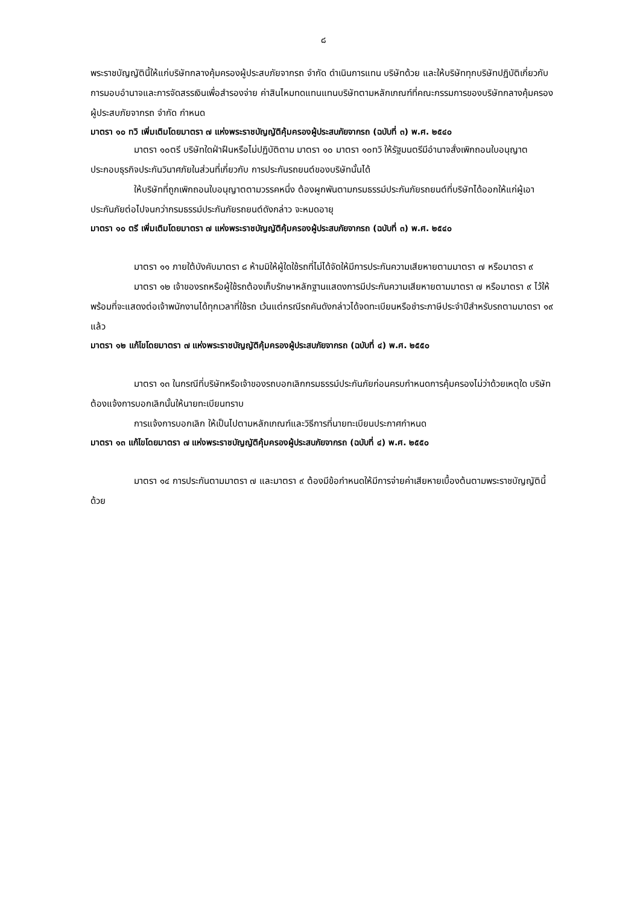๘
พระราชบัญญัตินี้ให้แก่บริษัทกลางคุ้มครองผู้ประสบภัยจากรถ จำกัด ดำเนินการแทน บริษัทด้วย และให้บริษัททุกบริษัทปฏิบัติเกี่ยวกับการมอบอำนาจและการจัดสรรเงินเพื่อสำรองจ่าย ค่าสินไหมทดแทนแทนบริษัทตามหลักเกณฑ์ที่คณะกรรมการของบริษัทกลางคุ้มครองผู้ประสบภัยจากรถ จำกัด กำหนด
มาตรา ๑๐ ทวิ เพิ่มเติมโดยมาตรา ๗ แห่งพระราชบัญญัติคุ้มครองผู้ประสบภัยจากรถ (ฉบับที่ ๓) พ.ศ. ๒๕๔๐
มาตรา ๑๐ตรี บริษัทใดฝ่าฝืนหรือไม่ปฏิบัติตาม มาตรา ๑๐ มาตรา ๑๐ทวิ ให้รัฐมนตรีมีอำนาจสั่งเพิกถอนใบอนุญาตประกอบธุรกิจประกันวินาศภัยในส่วนที่เกี่ยวกับ การประกันรถยนต์ของบริษัทนั้นได้
ให้บริษัทที่ถูกเพิกถอนใบอนุญาตตามวรรคหนึ่ง ต้องผูกพันตามกรมธรรม์ประกันภัยรถยนต์ที่บริษัทได้ออกให้แก่ผู้เอาประกันภัยต่อไปจนกว่ากรมธรรม์ประกันภัยรถยนต์ดังกล่าว จะหมดอายุ
มาตรา ๑๐ ตรี เพิ่มเติมโดยมาตรา ๗ แห่งพระราชบัญญัติคุ้มครองผู้ประสบภัยจากรถ (ฉบับที่ ๓) พ.ศ. ๒๕๔๐
มาตรา ๑๑ ภายใต้บังคับมาตรา ๘ ห้ามมิให้ผู้ใดใช้รถที่ไม่ได้จัดให้มีการประกันความเสียหายตามมาตรา ๗ หรือมาตรา ๙
มาตรา ๑๒ เจ้าของรถหรือผู้ใช้รถต้องเก็บรักษาหลักฐานแสดงการมีประกันความเสียหายตามมาตรา ๗ หรือมาตรา ๙ ไว้ให้พร้อมที่จะแสดงต่อเจ้าพนักงานได้ทุกเวลาที่ใช้รถ เว้นแต่กรณีรถคันดังกล่าวได้จดทะเบียนหรือชำระภาษีประจำปีสำหรับรถตามมาตรา ๑๙ แล้ว
มาตรา ๑๒ แก้ไขโดยมาตรา ๗ แห่งพระราชบัญญัติคุ้มครองผู้ประสบภัยจากรถ (ฉบับที่ ๔) พ.ศ. ๒๕๕๐
มาตรา ๑๓ ในกรณีที่บริษัทหรือเจ้าของรถบอกเลิกกรมธรรม์ประกันภัยก่อนครบกำหนดการคุ้มครองไม่ว่าด้วยเหตุใด บริษัทต้องแจ้งการบอกเลิกนั้นให้นายทะเบียนทราบ
การแจ้งการบอกเลิก ให้เป็นไปตามหลักเกณฑ์และวิธีการที่นายทะเบียนประกาศกำหนด
มาตรา ๑๓ แก้ไขโดยมาตรา ๗ แห่งพระราชบัญญัติคุ้มครองผู้ประสบภัยจากรถ (ฉบับที่ ๔) พ.ศ. ๒๕๕๐
มาตรา ๑๔ การประกันตามมาตรา ๗ และมาตรา ๙ ต้องมีข้อกำหนดให้มีการจ่ายค่าเสียหายเบื้องต้นตามพระราชบัญญัตินี้ด้วย